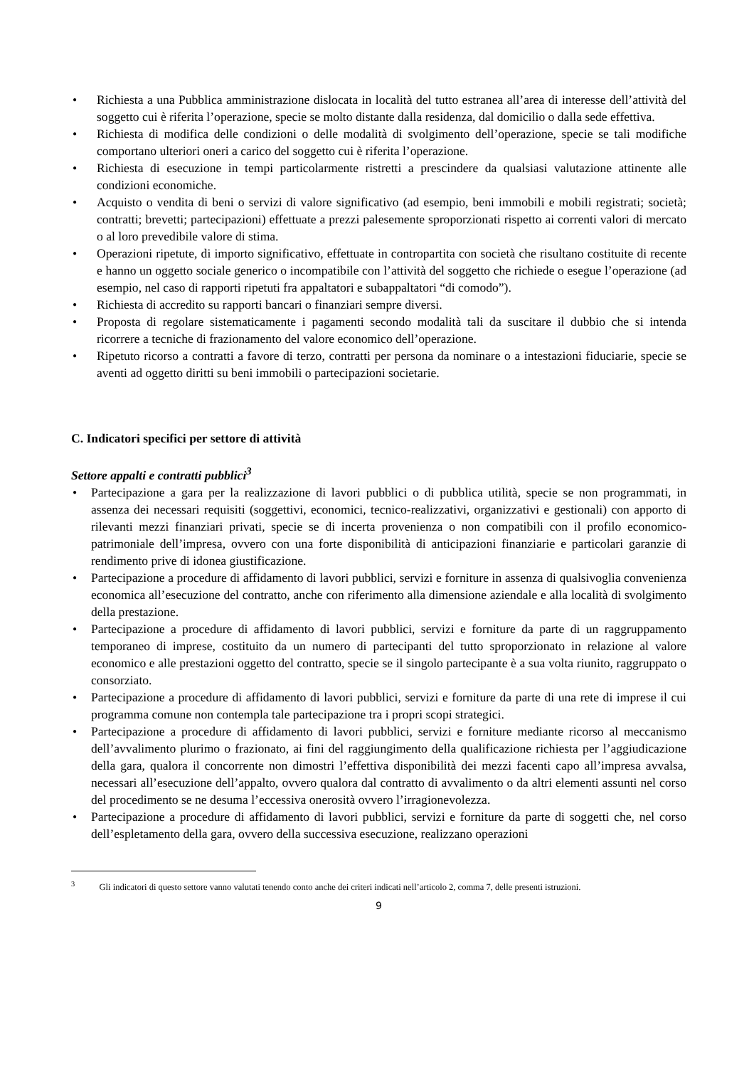• Richiesta a una Pubblica amministrazione dislocata in località del tutto estranea all’area di interesse dell’attività del soggetto cui è riferita l’operazione, specie se molto distante dalla residenza, dal domicilio o dalla sede effettiva.
• Richiesta di modifica delle condizioni o delle modalità di svolgimento dell’operazione, specie se tali modifiche comportano ulteriori oneri a carico del soggetto cui è riferita l’operazione.
• Richiesta di esecuzione in tempi particolarmente ristretti a prescindere da qualsiasi valutazione attinente alle condizioni economiche.
• Acquisto o vendita di beni o servizi di valore significativo (ad esempio, beni immobili e mobili registrati; società; contratti; brevetti; partecipazioni) effettuate a prezzi palesemente sproporzionati rispetto ai correnti valori di mercato o al loro prevedibile valore di stima.
• Operazioni ripetute, di importo significativo, effettuate in contropartita con società che risultano costituite di recente e hanno un oggetto sociale generico o incompatibile con l’attività del soggetto che richiede o esegue l’operazione (ad esempio, nel caso di rapporti ripetuti fra appaltatori e subappaltatori “di comodo”).
• Richiesta di accredito su rapporti bancari o finanziari sempre diversi.
• Proposta di regolare sistematicamente i pagamenti secondo modalità tali da suscitare il dubbio che si intenda ricorrere a tecniche di frazionamento del valore economico dell’operazione.
• Ripetuto ricorso a contratti a favore di terzo, contratti per persona da nominare o a intestazioni fiduciarie, specie se aventi ad oggetto diritti su beni immobili o partecipazioni societarie.
C. Indicatori specifici per settore di attività
Settore appalti e contratti pubblici<sup>3</sup>
• Partecipazione a gara per la realizzazione di lavori pubblici o di pubblica utilità, specie se non programmati, in assenza dei necessari requisiti (soggettivi, economici, tecnico-realizzativi, organizzativi e gestionali) con apporto di rilevanti mezzi finanziari privati, specie se di incerta provenienza o non compatibili con il profilo economico-patrimoniale dell’impresa, ovvero con una forte disponibilità di anticipazioni finanziarie e particolari garanzie di rendimento prive di idonea giustificazione.
• Partecipazione a procedure di affidamento di lavori pubblici, servizi e forniture in assenza di qualsivoglia convenienza economica all’esecuzione del contratto, anche con riferimento alla dimensione aziendale e alla località di svolgimento della prestazione.
• Partecipazione a procedure di affidamento di lavori pubblici, servizi e forniture da parte di un raggruppamento temporaneo di imprese, costituito da un numero di partecipanti del tutto sproporzionato in relazione al valore economico e alle prestazioni oggetto del contratto, specie se il singolo partecipante è a sua volta riunito, raggruppato o consorziato.
• Partecipazione a procedure di affidamento di lavori pubblici, servizi e forniture da parte di una rete di imprese il cui programma comune non contempla tale partecipazione tra i propri scopi strategici.
• Partecipazione a procedure di affidamento di lavori pubblici, servizi e forniture mediante ricorso al meccanismo dell’avvalimento plurimo o frazionato, ai fini del raggiungimento della qualificazione richiesta per l’aggiudicazione della gara, qualora il concorrente non dimostri l’effettiva disponibilità dei mezzi facenti capo all’impresa avvalsa, necessari all’esecuzione dell’appalto, ovvero qualora dal contratto di avvalimento o da altri elementi assunti nel corso del procedimento se ne desuma l’eccessiva onerosità ovvero l’irragionevolezza.
• Partecipazione a procedure di affidamento di lavori pubblici, servizi e forniture da parte di soggetti che, nel corso dell’espletamento della gara, ovvero della successiva esecuzione, realizzano operazioni
<sup>3</sup> Gli indicatori di questo settore vanno valutati tenendo conto anche dei criteri indicati nell’articolo 2, comma 7, delle presenti istruzioni.
9